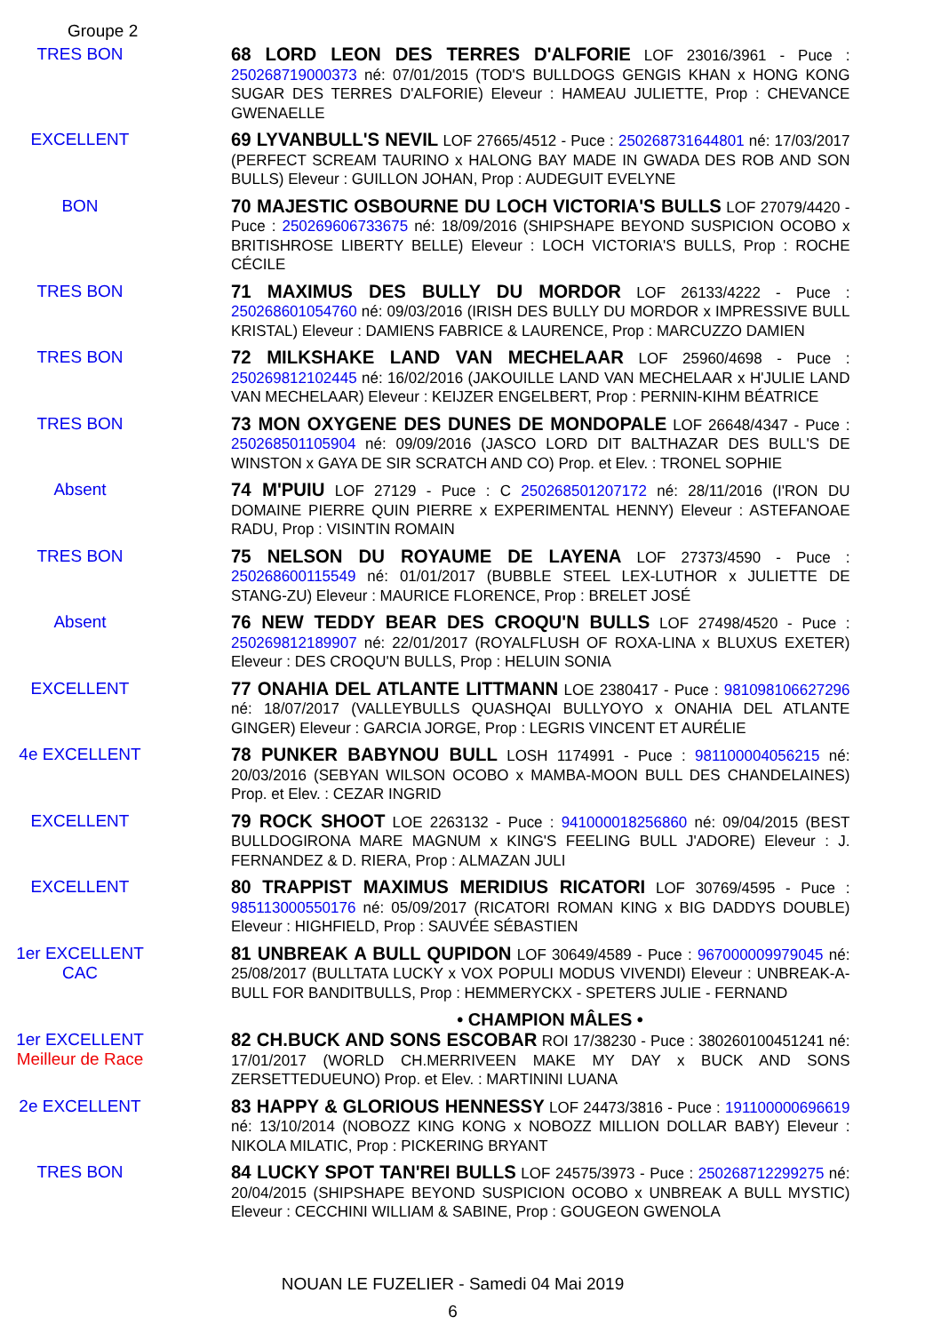Groupe 2
TRES BON
68 LORD LEON DES TERRES D'ALFORIE LOF 23016/3961 - Puce : 250268719000373 né: 07/01/2015 (TOD'S BULLDOGS GENGIS KHAN x HONG KONG SUGAR DES TERRES D'ALFORIE) Eleveur : HAMEAU JULIETTE, Prop : CHEVANCE GWENAELLE
EXCELLENT
69 LYVANBULL'S NEVIL LOF 27665/4512 - Puce : 250268731644801 né: 17/03/2017 (PERFECT SCREAM TAURINO x HALONG BAY MADE IN GWADA DES ROB AND SON BULLS) Eleveur : GUILLON JOHAN, Prop : AUDEGUIT EVELYNE
BON
70 MAJESTIC OSBOURNE DU LOCH VICTORIA'S BULLS LOF 27079/4420 - Puce : 250269606733675 né: 18/09/2016 (SHIPSHAPE BEYOND SUSPICION OCOBO x BRITISHROSE LIBERTY BELLE) Eleveur : LOCH VICTORIA'S BULLS, Prop : ROCHE CÉCILE
TRES BON
71 MAXIMUS DES BULLY DU MORDOR LOF 26133/4222 - Puce : 250268601054760 né: 09/03/2016 (IRISH DES BULLY DU MORDOR x IMPRESSIVE BULL KRISTAL) Eleveur : DAMIENS FABRICE & LAURENCE, Prop : MARCUZZO DAMIEN
TRES BON
72 MILKSHAKE LAND VAN MECHELAAR LOF 25960/4698 - Puce : 250269812102445 né: 16/02/2016 (JAKOUILLE LAND VAN MECHELAAR x H'JULIE LAND VAN MECHELAAR) Eleveur : KEIJZER ENGELBERT, Prop : PERNIN-KIHM BÉATRICE
TRES BON
73 MON OXYGENE DES DUNES DE MONDOPALE LOF 26648/4347 - Puce : 250268501105904 né: 09/09/2016 (JASCO LORD DIT BALTHAZAR DES BULL'S DE WINSTON x GAYA DE SIR SCRATCH AND CO) Prop. et Elev. : TRONEL SOPHIE
Absent
74 M'PUIU LOF 27129 - Puce : C 250268501207172 né: 28/11/2016 (I'RON DU DOMAINE PIERRE QUIN PIERRE x EXPERIMENTAL HENNY) Eleveur : ASTEFANOAE RADU, Prop : VISINTIN ROMAIN
TRES BON
75 NELSON DU ROYAUME DE LAYENA LOF 27373/4590 - Puce : 250268600115549 né: 01/01/2017 (BUBBLE STEEL LEX-LUTHOR x JULIETTE DE STANG-ZU) Eleveur : MAURICE FLORENCE, Prop : BRELET JOSÉ
Absent
76 NEW TEDDY BEAR DES CROQU'N BULLS LOF 27498/4520 - Puce : 250269812189907 né: 22/01/2017 (ROYALFLUSH OF ROXA-LINA x BLUXUS EXETER) Eleveur : DES CROQU'N BULLS, Prop : HELUIN SONIA
EXCELLENT
77 ONAHIA DEL ATLANTE LITTMANN LOE 2380417 - Puce : 981098106627296 né: 18/07/2017 (VALLEYBULLS QUASHQAI BULLYOYO x ONAHIA DEL ATLANTE GINGER) Eleveur : GARCIA JORGE, Prop : LEGRIS VINCENT ET AURÉLIE
4e EXCELLENT
78 PUNKER BABYNOU BULL LOSH 1174991 - Puce : 981100004056215 né: 20/03/2016 (SEBYAN WILSON OCOBO x MAMBA-MOON BULL DES CHANDELAINES) Prop. et Elev. : CEZAR INGRID
EXCELLENT
79 ROCK SHOOT LOE 2263132 - Puce : 941000018256860 né: 09/04/2015 (BEST BULLDOGIRONA MARE MAGNUM x KING'S FEELING BULL J'ADORE) Eleveur : J. FERNANDEZ & D. RIERA, Prop : ALMAZAN JULI
EXCELLENT
80 TRAPPIST MAXIMUS MERIDIUS RICATORI LOF 30769/4595 - Puce : 985113000550176 né: 05/09/2017 (RICATORI ROMAN KING x BIG DADDYS DOUBLE) Eleveur : HIGHFIELD, Prop : SAUVÉE SÉBASTIEN
1er EXCELLENT
CAC
81 UNBREAK A BULL QUPIDON LOF 30649/4589 - Puce : 967000009979045 né: 25/08/2017 (BULLTATA LUCKY x VOX POPULI MODUS VIVENDI) Eleveur : UNBREAK-A-BULL FOR BANDITBULLS, Prop : HEMMERYCKX - SPETERS JULIE - FERNAND
• CHAMPION MÂLES •
1er EXCELLENT
Meilleur de Race
82 CH.BUCK AND SONS ESCOBAR ROI 17/38230 - Puce : 380260100451241 né: 17/01/2017 (WORLD CH.MERRIVEEN MAKE MY DAY x BUCK AND SONS ZERSETTEDUEUNO) Prop. et Elev. : MARTININI LUANA
2e EXCELLENT
83 HAPPY & GLORIOUS HENNESSY LOF 24473/3816 - Puce : 191100000696619 né: 13/10/2014 (NOBOZZ KING KONG x NOBOZZ MILLION DOLLAR BABY) Eleveur : NIKOLA MILATIC, Prop : PICKERING BRYANT
TRES BON
84 LUCKY SPOT TAN'REI BULLS LOF 24575/3973 - Puce : 250268712299275 né: 20/04/2015 (SHIPSHAPE BEYOND SUSPICION OCOBO x UNBREAK A BULL MYSTIC) Eleveur : CECCHINI WILLIAM & SABINE, Prop : GOUGEON GWENOLA
NOUAN LE FUZELIER - Samedi 04 Mai 2019
6